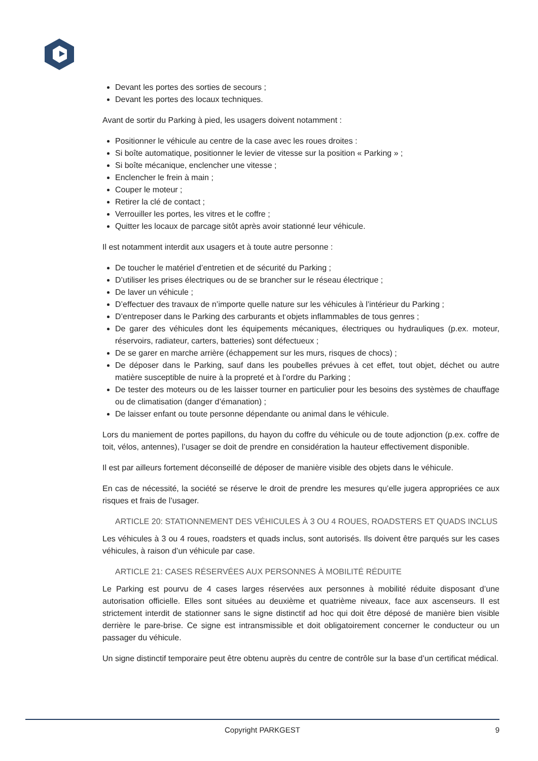Devant les portes des sorties de secours ;
Devant les portes des locaux techniques.
Avant de sortir du Parking à pied, les usagers doivent notamment :
Positionner le véhicule au centre de la case avec les roues droites :
Si boîte automatique, positionner le levier de vitesse sur la position « Parking » ;
Si boîte mécanique, enclencher une vitesse ;
Enclencher le frein à main ;
Couper le moteur ;
Retirer la clé de contact ;
Verrouiller les portes, les vitres et le coffre ;
Quitter les locaux de parcage sitôt après avoir stationné leur véhicule.
Il est notamment interdit aux usagers et à toute autre personne :
De toucher le matériel d’entretien et de sécurité du Parking ;
D’utiliser les prises électriques ou de se brancher sur le réseau électrique ;
De laver un véhicule ;
D’effectuer des travaux de n’importe quelle nature sur les véhicules à l’intérieur du Parking ;
D’entreposer dans le Parking des carburants et objets inflammables de tous genres ;
De garer des véhicules dont les équipements mécaniques, électriques ou hydrauliques (p.ex. moteur, réservoirs, radiateur, carters, batteries) sont défectueux ;
De se garer en marche arrière (échappement sur les murs, risques de chocs) ;
De déposer dans le Parking, sauf dans les poubelles prévues à cet effet, tout objet, déchet ou autre matière susceptible de nuire à la propreté et à l’ordre du Parking ;
De tester des moteurs ou de les laisser tourner en particulier pour les besoins des systèmes de chauffage ou de climatisation (danger d’émanation) ;
De laisser enfant ou toute personne dépendante ou animal dans le véhicule.
Lors du maniement de portes papillons, du hayon du coffre du véhicule ou de toute adjonction (p.ex. coffre de toit, vélos, antennes), l’usager se doit de prendre en considération la hauteur effectivement disponible.
Il est par ailleurs fortement déconseillé de déposer de manière visible des objets dans le véhicule.
En cas de nécessité, la société se réserve le droit de prendre les mesures qu’elle jugera appropriées ce aux risques et frais de l’usager.
ARTICLE 20: STATIONNEMENT DES VÉHICULES À 3 OU 4 ROUES, ROADSTERS ET QUADS INCLUS
Les véhicules à 3 ou 4 roues, roadsters et quads inclus, sont autorisés. Ils doivent être parqués sur les cases véhicules, à raison d’un véhicule par case.
ARTICLE 21: CASES RÉSERVÉES AUX PERSONNES À MOBILITÉ RÉDUITE
Le Parking est pourvu de 4 cases larges réservées aux personnes à mobilité réduite disposant d’une autorisation officielle. Elles sont situées au deuxième et quatrième niveaux, face aux ascenseurs. Il est strictement interdit de stationner sans le signe distinctif ad hoc qui doit être déposé de manière bien visible derrière le pare-brise. Ce signe est intransmissible et doit obligatoirement concerner le conducteur ou un passager du véhicule.
Un signe distinctif temporaire peut être obtenu auprès du centre de contrôle sur la base d’un certificat médical.
Copyright PARKGEST 9